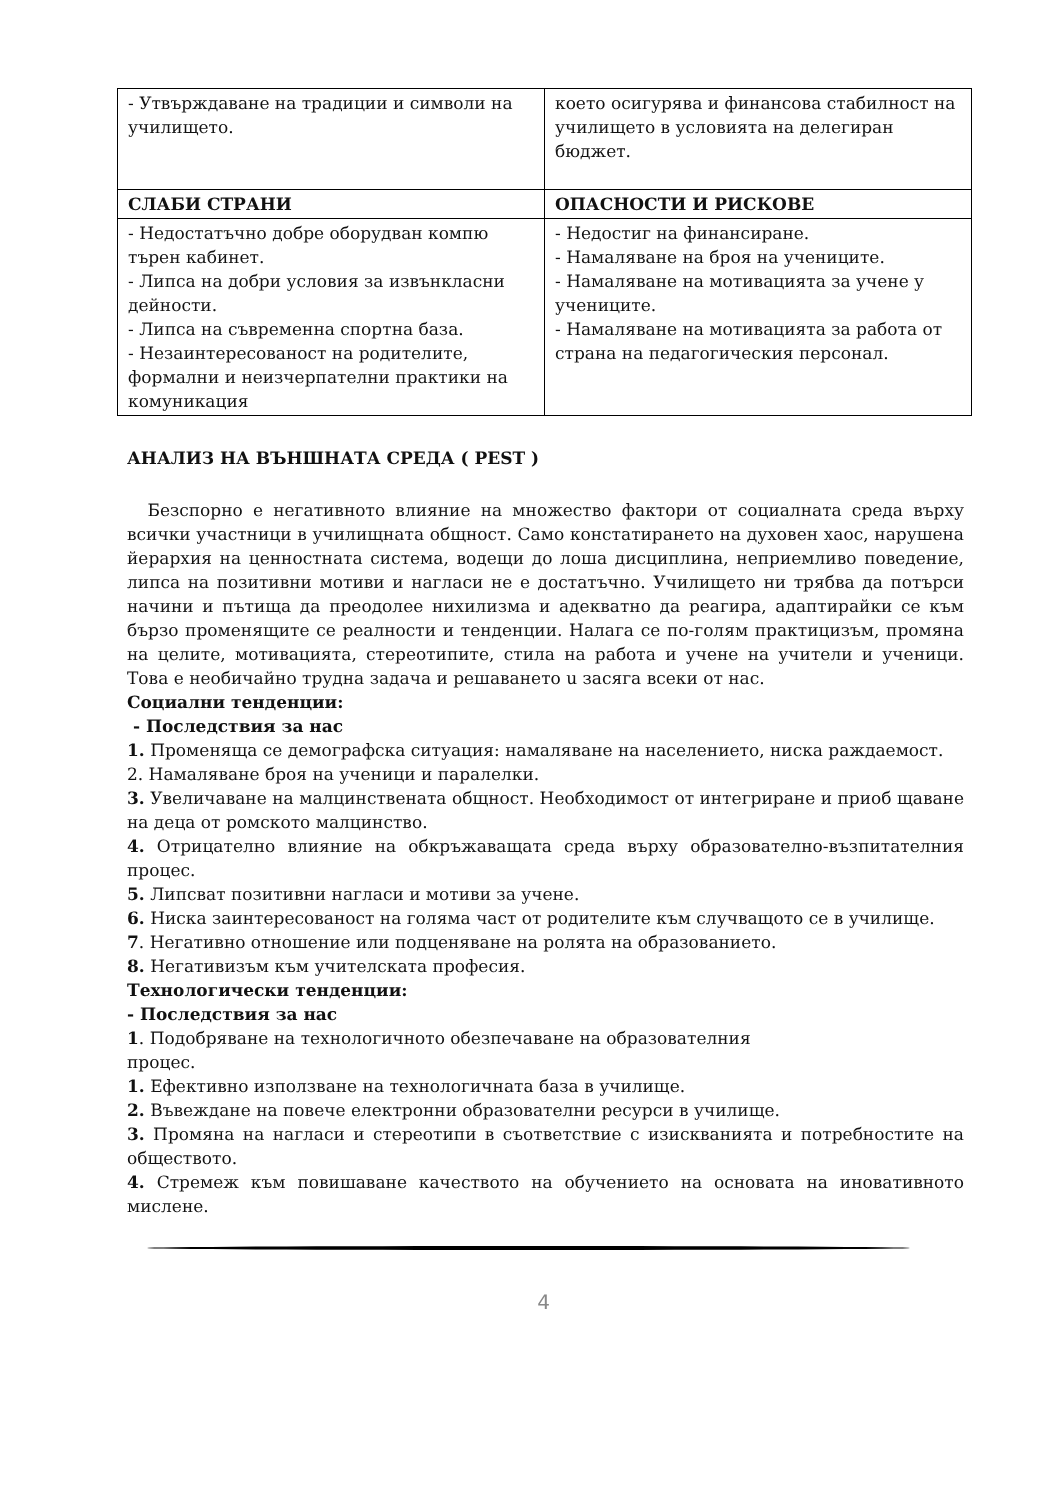| - Утвърждаване на традиции и символи на училището. | което осигурява и финансова стабилност на училището в условията на делегиран бюджет. |
| СЛАБИ СТРАНИ | ОПАСНОСТИ И РИСКОВЕ |
| - Недостатъчно добре оборудван компю търен кабинет. - Липса на добри условия за извънкласни дейности. - Липса на съвременна спортна база. - Незаинтересованост на родителите, формални и неизчерпателни практики на комуникация | - Недостиг на финансиране. - Намаляване на броя на учениците. - Намаляване на мотивацията за учене у учениците. - Намаляване на мотивацията за работа от страна на педагогическия персонал. |
АНАЛИЗ НА ВЪНШНАТА СРЕДА ( PEST )
Безспорно е негативното влияние на множество фактори от социалната среда върху всички участници в училищната общност. Само констатирането на духовен хаос, нарушена йерархия на ценностната система, водещи до лоша дисциплина, неприемливо поведение, липса на позитивни мотиви и нагласи не е достатъчно. Училището ни трябва да потърси начини и пътища да преодолее нихилизма и адекватно да реагира, адаптирайки се към бързо променящите се реалности и тенденции. Налага се по-голям практицизъм, промяна на целите, мотивацията, стереотипите, стила на работа и учене на учители и ученици. Това е необичайно трудна задача и решаването u засяга всеки от нас.
Социални тенденции:
- Последствия за нас
1. Променяща се демографска ситуация: намаляване на населението, ниска раждаемост.
2. Намаляване броя на ученици и паралелки.
3. Увеличаване на малцинствената общност. Необходимост от интегриране и приоб щаване на деца от ромското малцинство.
4. Отрицателно влияние на обкръжаващата среда върху образователно-възпитателния процес.
5. Липсват позитивни нагласи и мотиви за учене.
6. Ниска заинтересованост на голяма част от родителите към случващото се в училище.
7. Негативно отношение или подценяване на ролята на образованието.
8. Негативизъм към учителската професия.
Технологически тенденции:
- Последствия за нас
1. Подобряване на технологичното обезпечаване на образователния
процес.
1. Ефективно използване на технологичната база в училище.
2. Въвеждане на повече електронни образователни ресурси в училище.
3. Промяна на нагласи и стереотипи в съответствие с изискванията и потребностите на обществото.
4. Стремеж към повишаване качеството на обучението на основата на иновативното мислене.
4